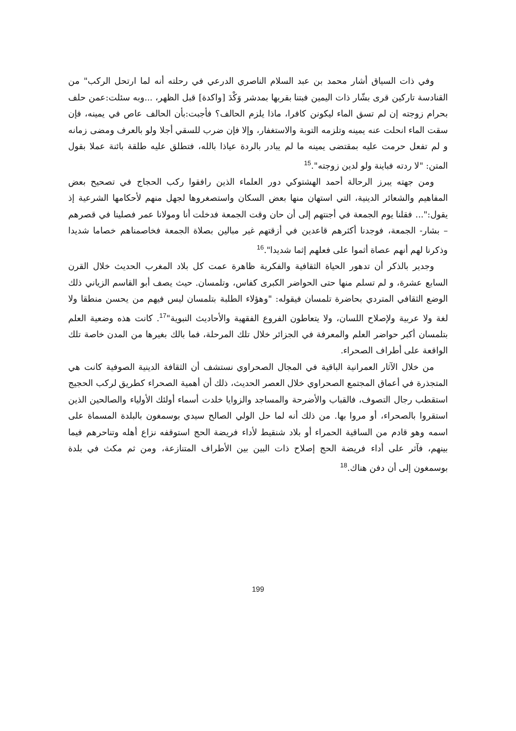وفي ذات السياق أشار محمد بن عبد السلام الناصري الدرعي في رحلته أنه لما ارتحل الركب" من القنادسة تاركين قرى بشّار ذات اليمين فبتنا بقربها بمدشر وَكْدَ [واكدة] قبل الظهر، ...وبه سئلت:عمن حلف بحرام زوجته إن لم تسق الماء ليكونن كافرا، ماذا يلزم الحالف؟ فأجبت:بأن الحالف عاص في يمينه، فإن سقت الماء انحلت عنه يمينه وتلزمه التوبة والاستغفار، وإلا فإن ضرب للسقي أجلا ولو بالعرف ومضى زمانه و لم تفعل حرمت عليه بمقتضى يمينه ما لم يبادر بالردة عياذا بالله، فتطلق عليه طلقة بائنة عملا بقول المتن: "لا ردته فباينة ولو لدين زوجته".<sup>15</sup>
ومن جهته يبرز الرحالة أحمد الهشتوكي دور العلماء الذين رافقوا ركب الحجاج في تصحيح بعض المفاهيم والشعائر الدينية، التي استهان منها بعض السكان واستصغروها لجهل منهم لأحكامها الشرعية إذ يقول:"... فقلنا يوم الجمعة في أجنتهم إلى أن حان وقت الجمعة فدخلت أنا ومولانا عمر فصلينا في قصرهم – بشار- الجمعة، فوجدنا أكثرهم قاعدين في أزقتهم غير مبالين بصلاة الجمعة فخاصمناهم خصاما شديدا وذكرنا لهم أنهم عصاة أثموا على فعلهم إثما شديدا".<sup>16</sup>
وجدير بالذكر أن تدهور الحياة الثقافية والفكرية ظاهرة عمت كل بلاد المغرب الحديث خلال القرن السابع عشرة، و لم تسلم منها حتى الحواضر الكبرى كفاس، وتلمسان. حيث يصف أبو القاسم الزياني ذلك الوضع الثقافي المتردي بحاضرة تلمسان فيقوله: "وهؤلاء الطلبة بتلمسان ليس فيهم من يحسن منطقا ولا لغة ولا عربية ولإصلاح اللسان، ولا يتعاطون الفروع الفقهية والأحاديث النبوية"<sup>17</sup>. كانت هذه وضعية العلم بتلمسان أكبر حواضر العلم والمعرفة في الجزائر خلال تلك المرحلة، فما بالك بغيرها من المدن خاصة تلك الواقعة على أطراف الصحراء.
من خلال الآثار العمرانية الباقية في المجال الصحراوي نستشف أن الثقافة الدينية الصوفية كانت هي المتجذرة في أعماق المجتمع الصحراوي خلال العصر الحديث، ذلك أن أهمية الصحراء كطريق لركب الحجيج استقطب رجال التصوف، فالقباب والأضرحة والمساجد والزوايا خلدت أسماء أولئك الأولياء والصالحين الذين استقروا بالصحراء، أو مروا بها. من ذلك أنه لما حل الولي الصالح سيدي بوسمغون بالبلدة المسماة على اسمه وهو قادم من الساقية الحمراء أو بلاد شنقيط لأداء فريضة الحج استوقفه نزاع أهله وتناحرهم فيما بينهم، فآثر على أداء فريضة الحج إصلاح ذات البين بين الأطراف المتنازعة، ومن ثم مكث في بلدة بوسمغون إلى أن دفن هناك.<sup>18</sup>
199